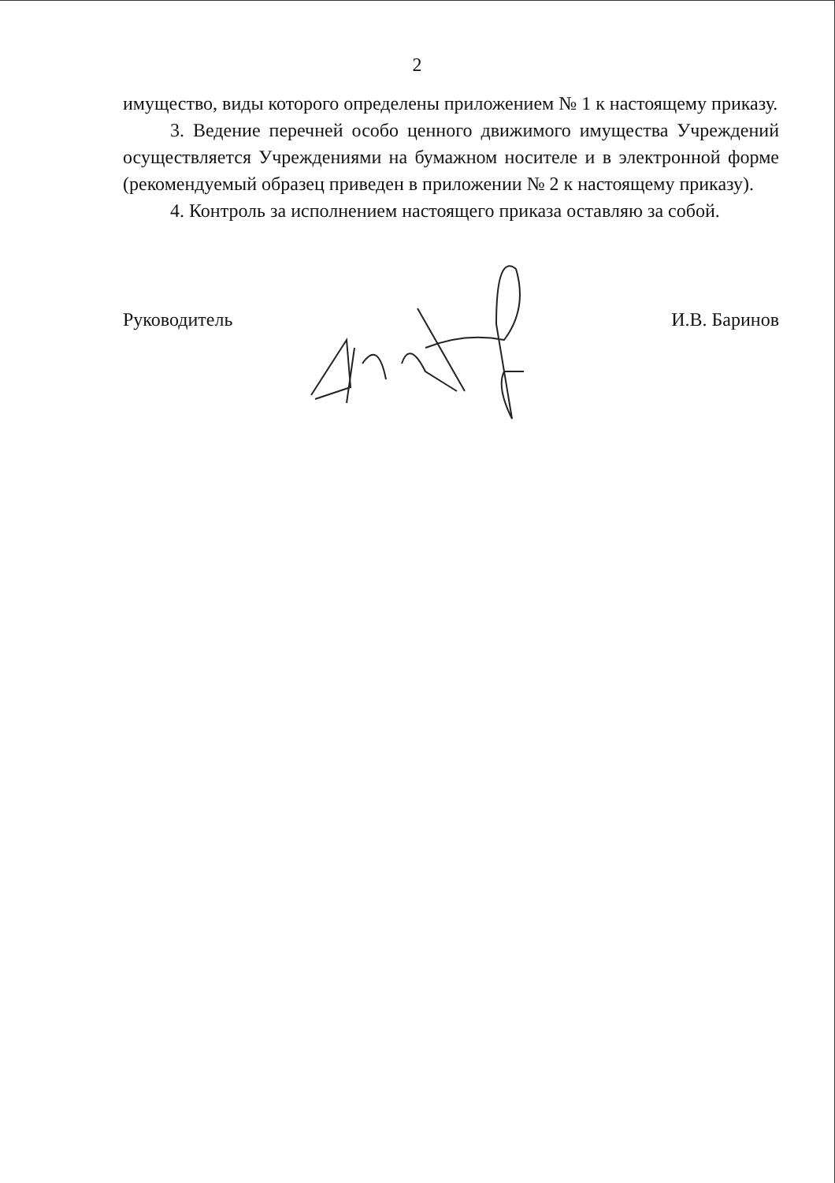2
имущество, виды которого определены приложением № 1 к настоящему приказу.
3. Ведение перечней особо ценного движимого имущества Учреждений осуществляется Учреждениями на бумажном носителе и в электронной форме (рекомендуемый образец приведен в приложении № 2 к настоящему приказу).
4. Контроль за исполнением настоящего приказа оставляю за собой.
Руководитель И.В. Баринов